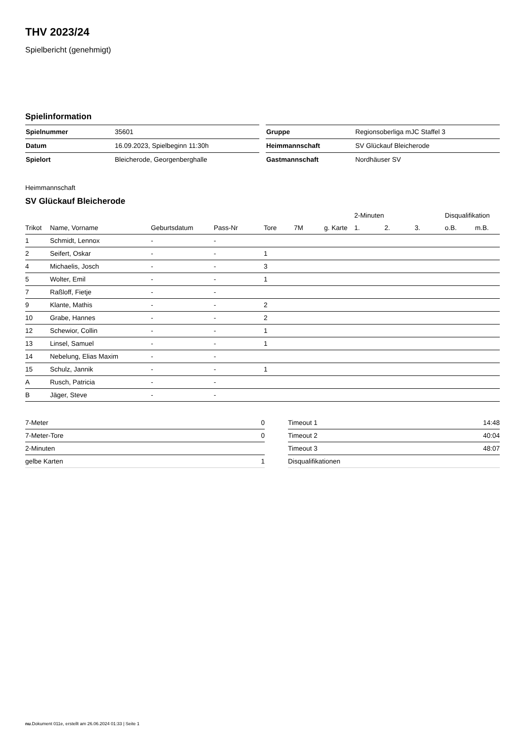THV 2023/24
Spielbericht (genehmigt)
Spielinformation
| Spielnummer | 35601 |
| Datum | 16.09.2023, Spielbeginn 11:30h |
| Spielort | Bleicherode, Georgenberghalle |
| Gruppe | Regionsoberliga mJC Staffel 3 |
| Heimmannschaft | SV Glückauf Bleicherode |
| Gastmannschaft | Nordhäuser SV |
Heimmannschaft
SV Glückauf Bleicherode
| | | | | | | | 2-Minuten | | | Disqualifikation | |
| --- | --- | --- | --- | --- | --- | --- | --- | --- | --- | --- | --- |
| Trikot | Name, Vorname | Geburtsdatum | Pass-Nr | Tore | 7M | g. Karte | 1. | 2. | 3. | o.B. | m.B. |
| 1 | Schmidt, Lennox | - | - | | | | | | | | |
| 2 | Seifert, Oskar | - | - | 1 | | | | | | | |
| 4 | Michaelis, Josch | - | - | 3 | | | | | | | |
| 5 | Wolter, Emil | - | - | 1 | | | | | | | |
| 7 | Raßloff, Fietje | - | - | | | | | | | | |
| 9 | Klante, Mathis | - | - | 2 | | | | | | | |
| 10 | Grabe, Hannes | - | - | 2 | | | | | | | |
| 12 | Schewior, Collin | - | - | 1 | | | | | | | |
| 13 | Linsel, Samuel | - | - | 1 | | | | | | | |
| 14 | Nebelung, Elias Maxim | - | - | | | | | | | | |
| 15 | Schulz, Jannik | - | - | 1 | | | | | | | |
| A | Rusch, Patricia | - | - | | | | | | | | |
| B | Jäger, Steve | - | - | | | | | | | | |
| 7-Meter | 0 |
| 7-Meter-Tore | 0 |
| 2-Minuten | |
| gelbe Karten | 1 |
| Timeout 1 | 14:48 |
| Timeout 2 | 40:04 |
| Timeout 3 | 48:07 |
| Disqualifikationen | |
nu.Dokument 011e, erstellt am 26.06.2024 01:33 | Seite 1